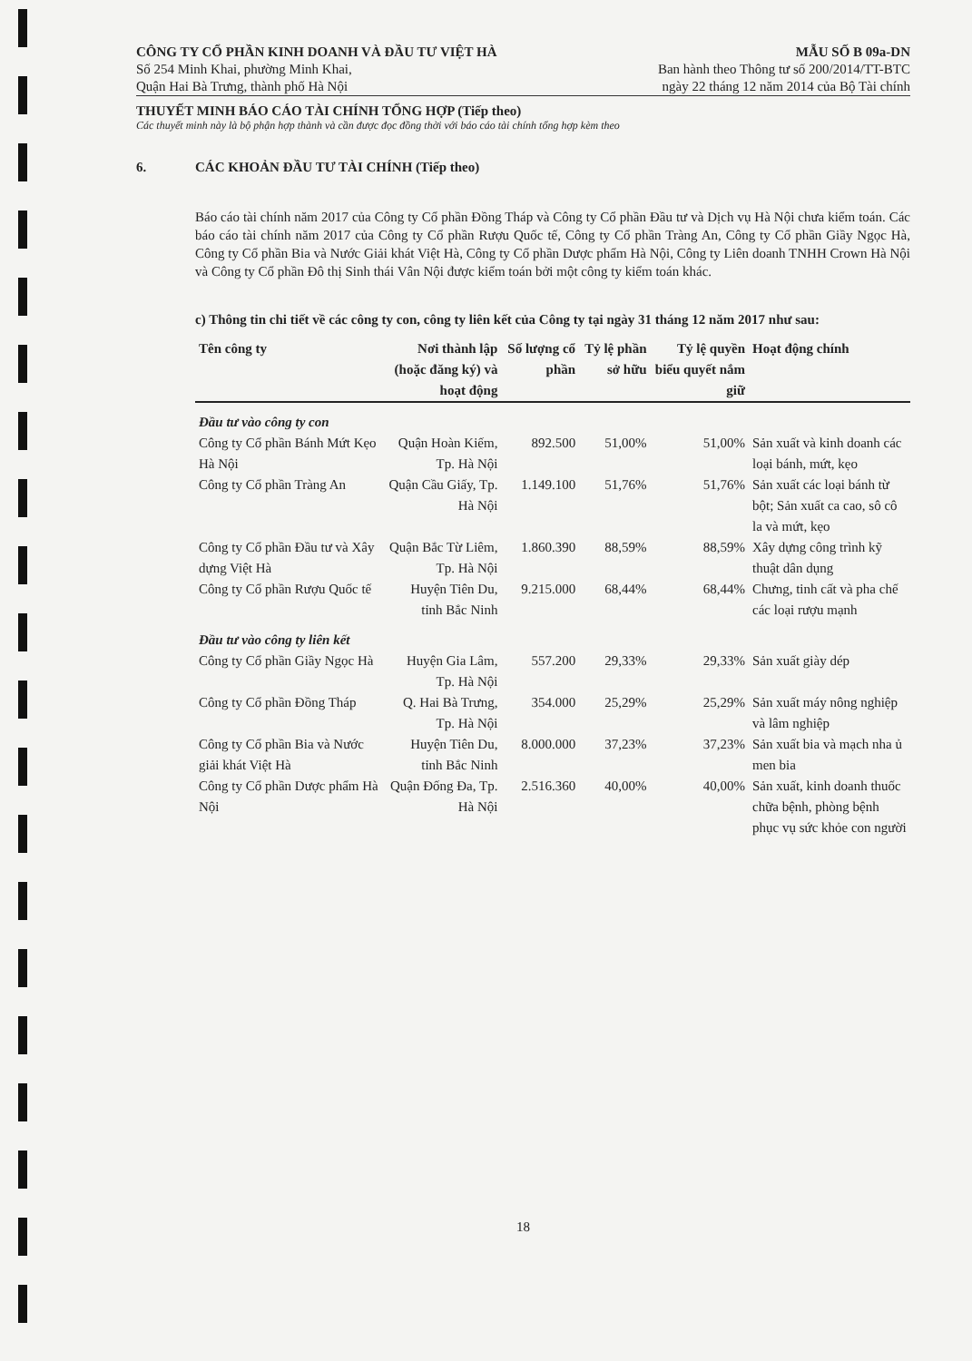CÔNG TY CỔ PHẦN KINH DOANH VÀ ĐẦU TƯ VIỆT HÀ
Số 254 Minh Khai, phường Minh Khai,
Quận Hai Bà Trưng, thành phố Hà Nội
MẪU SỐ B 09a-DN
Ban hành theo Thông tư số 200/2014/TT-BTC
ngày 22 tháng 12 năm 2014 của Bộ Tài chính
THUYẾT MINH BÁO CÁO TÀI CHÍNH TỔNG HỢP (Tiếp theo)
Các thuyết minh này là bộ phận hợp thành và cần được đọc đồng thời với báo cáo tài chính tổng hợp kèm theo
6. CÁC KHOẢN ĐẦU TƯ TÀI CHÍNH (Tiếp theo)
Báo cáo tài chính năm 2017 của Công ty Cổ phần Đồng Tháp và Công ty Cổ phần Đầu tư và Dịch vụ Hà Nội chưa kiểm toán. Các báo cáo tài chính năm 2017 của Công ty Cổ phần Rượu Quốc tế, Công ty Cổ phần Tràng An, Công ty Cổ phần Giầy Ngọc Hà, Công ty Cổ phần Bia và Nước Giải khát Việt Hà, Công ty Cổ phần Dược phẩm Hà Nội, Công ty Liên doanh TNHH Crown Hà Nội và Công ty Cổ phần Đô thị Sinh thái Vân Nội được kiểm toán bởi một công ty kiểm toán khác.
c) Thông tin chi tiết về các công ty con, công ty liên kết của Công ty tại ngày 31 tháng 12 năm 2017 như sau:
| Tên công ty | Nơi thành lập (hoặc đăng ký) và hoạt động | Số lượng cổ phần | Tỷ lệ phần sở hữu | Tỷ lệ quyền biểu quyết nắm giữ | Hoạt động chính |
| --- | --- | --- | --- | --- | --- |
| Đầu tư vào công ty con | | | | | |
| Công ty Cổ phần Bánh Mứt Kẹo Hà Nội | Quận Hoàn Kiếm, Tp. Hà Nội | 892.500 | 51,00% | 51,00% | Sản xuất và kinh doanh các loại bánh, mứt, kẹo |
| Công ty Cổ phần Tràng An | Quận Cầu Giấy, Tp. Hà Nội | 1.149.100 | 51,76% | 51,76% | Sản xuất các loại bánh từ bột; Sản xuất ca cao, sô cô la và mứt, kẹo |
| Công ty Cổ phần Đầu tư và Xây dựng Việt Hà | Quận Bắc Từ Liêm, Tp. Hà Nội | 1.860.390 | 88,59% | 88,59% | Xây dựng công trình kỹ thuật dân dụng |
| Công ty Cổ phần Rượu Quốc tế | Huyện Tiên Du, tỉnh Bắc Ninh | 9.215.000 | 68,44% | 68,44% | Chưng, tinh cất và pha chế các loại rượu mạnh |
| Đầu tư vào công ty liên kết | | | | | |
| Công ty Cổ phần Giầy Ngọc Hà | Huyện Gia Lâm, Tp. Hà Nội | 557.200 | 29,33% | 29,33% | Sản xuất giày dép |
| Công ty Cổ phần Đồng Tháp | Q. Hai Bà Trưng, Tp. Hà Nội | 354.000 | 25,29% | 25,29% | Sản xuất máy nông nghiệp và lâm nghiệp |
| Công ty Cổ phần Bia và Nước giải khát Việt Hà | Huyện Tiên Du, tỉnh Bắc Ninh | 8.000.000 | 37,23% | 37,23% | Sản xuất bia và mạch nha ủ men bia |
| Công ty Cổ phần Dược phẩm Hà Nội | Quận Đống Đa, Tp. Hà Nội | 2.516.360 | 40,00% | 40,00% | Sản xuất, kinh doanh thuốc chữa bệnh, phòng bệnh phục vụ sức khỏe con người |
18